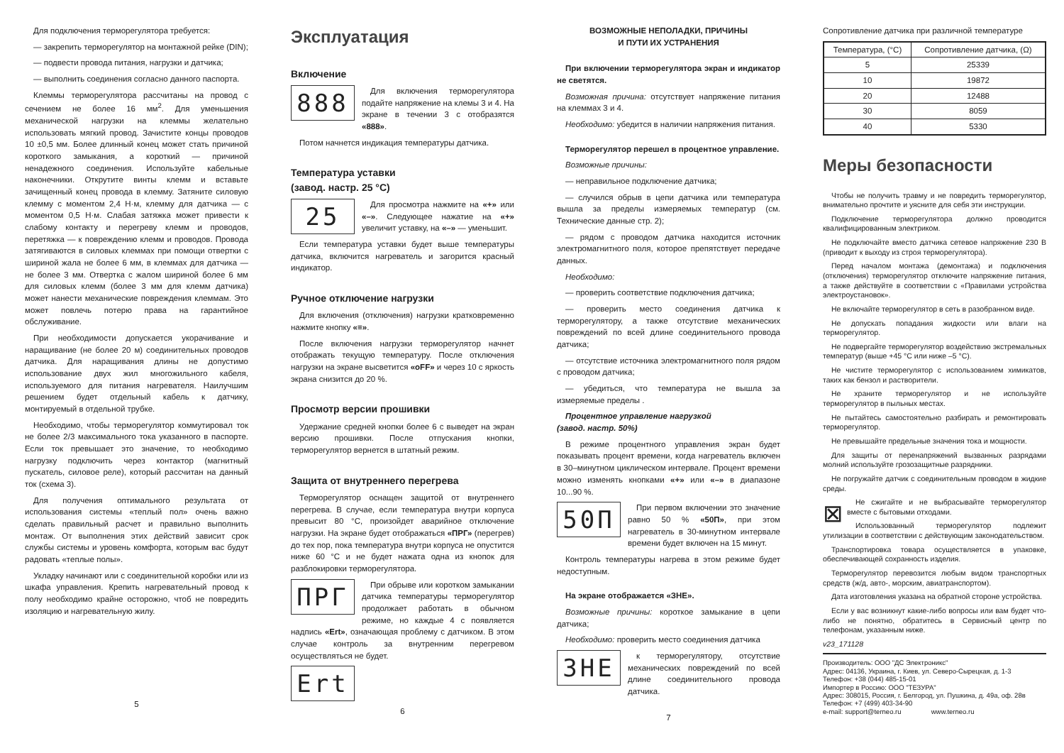Для подключения терморегулятора требуется:
— закрепить терморегулятор на монтажной рейке (DIN);
— подвести провода питания, нагрузки и датчика;
— выполнить соединения согласно данного паспорта.
Клеммы терморегулятора рассчитаны на провод с сечением не более 16 мм<sup>2</sup>. Для уменьшения механической нагрузки на клеммы желательно использовать мягкий провод. Зачистите концы проводов 10 ±0,5 мм. Более длинный конец может стать причиной короткого замыкания, а короткий — причиной ненадежного соединения. Используйте кабельные наконечники. Открутите винты клемм и вставьте зачищенный конец провода в клемму. Затяните силовую клемму с моментом 2,4 Н·м, клемму для датчика — с моментом 0,5 Н·м. Слабая затяжка может привести к слабому контакту и перегреву клемм и проводов, перетяжка — к повреждению клемм и проводов. Провода затягиваются в силовых клеммах при помощи отвертки с шириной жала не более 6 мм, в клеммах для датчика — не более 3 мм. Отвертка с жалом шириной более 6 мм для силовых клемм (более 3 мм для клемм датчика) может нанести механические повреждения клеммам. Это может повлечь потерю права на гарантийное обслуживание.
При необходимости допускается укорачивание и наращивание (не более 20 м) соединительных проводов датчика. Для наращивания длины не допустимо использование двух жил многожильного кабеля, используемого для питания нагревателя. Наилучшим решением будет отдельный кабель к датчику, монтируемый в отдельной трубке.
Необходимо, чтобы терморегулятор коммутировал ток не более 2/3 максимального тока указанного в паспорте. Если ток превышает это значение, то необходимо нагрузку подключить через контактор (магнитный пускатель, силовое реле), который рассчитан на данный ток (схема 3).
Для получения оптимального результата от использования системы «теплый пол» очень важно сделать правильный расчет и правильно выполнить монтаж. От выполнения этих действий зависит срок службы системы и уровень комфорта, которым вас будут радовать «теплые полы».
Укладку начинают или с соединительной коробки или из шкафа управления. Крепить нагревательный провод к полу необходимо крайне осторожно, чтоб не повредить изоляцию и нагревательную жилу.
5
Эксплуатация
Включение
888
Для включения терморегулятора подайте напряжение на клемы 3 и 4. На экране в течении 3 с отобразятся «888».
Потом начнется индикация температуры датчика.
Температура уставки
(завод. настр. 25 °С)
25
Для просмотра нажмите на «+» или «–». Следующее нажатие на «+» увеличит уставку, на «–» — уменьшит.
Если температура уставки будет выше температуры датчика, включится нагреватель и загорится красный индикатор.
Ручное отключение нагрузки
Для включения (отключения) нагрузки кратковременно нажмите кнопку «≡».
После включения нагрузки терморегулятор начнет отображать текущую температуру. После отключения нагрузки на экране высветится «oFF» и через 10 с яркость экрана снизится до 20 %.
Просмотр версии прошивки
Удержание средней кнопки более 6 с выведет на экран версию прошивки. После отпускания кнопки, терморегулятор вернется в штатный режим.
Защита от внутреннего перегрева
Терморегулятор оснащен защитой от внутреннего перегрева. В случае, если температура внутри корпуса превысит 80 °С, произойдет аварийное отключение нагрузки. На экране будет отображаться «ПРГ» (перегрев) до тех пор, пока температура внутри корпуса не опустится ниже 60 °С и не будет нажата одна из кнопок для разблокировки терморегулятора.
ПРГ
При обрыве или коротком замыкании датчика температуры терморегулятор продолжает работать в обычном режиме, но каждые 4 с появляется надпись «Ert», означающая проблему с датчиком. В этом случае контроль за внутренним перегревом осуществляться не будет.
Ert
6
ВОЗМОЖНЫЕ НЕПОЛАДКИ, ПРИЧИНЫ
И ПУТИ ИХ УСТРАНЕНИЯ
При включении терморегулятора экран и индикатор не светятся.
Возможная причина: отсутствует напряжение питания на клеммах 3 и 4.
Необходимо: убедится в наличии напряжения питания.
Терморегулятор перешел в процентное управление.
Возможные причины:
— неправильное подключение датчика;
— случился обрыв в цепи датчика или температура вышла за пределы измеряемых температур (см. Технические данные стр. 2);
— рядом с проводом датчика находится источник электромагнитного поля, которое препятствует передаче данных.
Необходимо:
— проверить соответствие подключения датчика;
— проверить место соединения датчика к терморегулятору, а также отсутствие механических повреждений по всей длине соединительного провода датчика;
— отсутствие источника электромагнитного поля рядом с проводом датчика;
— убедиться, что температура не вышла за измеряемые пределы .
Процентное управление нагрузкой
(завод. настр. 50%)
В режиме процентного управления экран будет показывать процент времени, когда нагреватель включен в 30–минутном циклическом интервале. Процент времени можно изменять кнопками «+» или «–» в диапазоне 10...90 %.
50П
При первом включении это значение равно 50 % «50П», при этом нагреватель в 30-минутном интервале времени будет включен на 15 минут.
Контроль температуры нагрева в этом режиме будет недоступным.
На экране отображается «ЗНЕ».
Возможные причины: короткое замыкание в цепи датчика;
Необходимо: проверить место соединения датчика
ЗНЕ
к терморегулятору, отсутствие механических повреждений по всей длине соединительного провода датчика.
7
Сопротивление датчика при различной температуре
| Температура, (°С) | Сопротивление датчика, (Ω) |
| --- | --- |
| 5 | 25339 |
| 10 | 19872 |
| 20 | 12488 |
| 30 | 8059 |
| 40 | 5330 |
Меры безопасности
Чтобы не получить травму и не повредить терморегулятор, внимательно прочтите и уясните для себя эти инструкции.
Подключение терморегулятора должно проводится квалифицированным электриком.
Не подключайте вместо датчика сетевое напряжение 230 В (приводит к выходу из строя терморегулятора).
Перед началом монтажа (демонтажа) и подключения (отключения) терморегулятор отключите напряжение питания, а также действуйте в соответствии с «Правилами устройства электроустановок».
Не включайте терморегулятор в сеть в разобранном виде.
Не допускать попадания жидкости или влаги на терморегулятор.
Не подвергайте терморегулятор воздействию экстремальных температур (выше +45 °С или ниже –5 °С).
Не чистите терморегулятор с использованием химикатов, таких как бензол и растворители.
Не храните терморегулятор и не используйте терморегулятор в пыльных местах.
Не пытайтесь самостоятельно разбирать и ремонтировать терморегулятор.
Не превышайте предельные значения тока и мощности.
Для защиты от перенапряжений вызванных разрядами молний используйте грозозащитные разрядники.
Не погружайте датчик с соединительным проводом в жидкие среды.
⊠
Не сжигайте и не выбрасывайте терморегулятор вместе с бытовыми отходами.
Использованный терморегулятор подлежит утилизации в соответствии с действующим законодательством.
Транспортировка товара осуществляется в упаковке, обеспечивающей сохранность изделия.
Терморегулятор перевозится любым видом транспортных средств (ж/д, авто-, морским, авиатранспортом).
Дата изготовления указана на обратной стороне устройства.
Если у вас возникнут какие-либо вопросы или вам будет что-либо не понятно, обратитесь в Сервисный центр по телефонам, указанным ниже.
v23_171128
Производитель: ООО "ДС Электроникс"
Адрес: 04136, Украина, г. Киев, ул. Северо-Сырецкая, д. 1-3
Телефон: +38 (044) 485-15-01
Импортер в Россию: ООО "ТЕЗУРА"
Адрес: 308015, Россия, г. Белгород, ул. Пушкина, д. 49а, оф. 28в
Телефон: +7 (499) 403-34-90
e-mail: support@terneo.ru www.terneo.ru